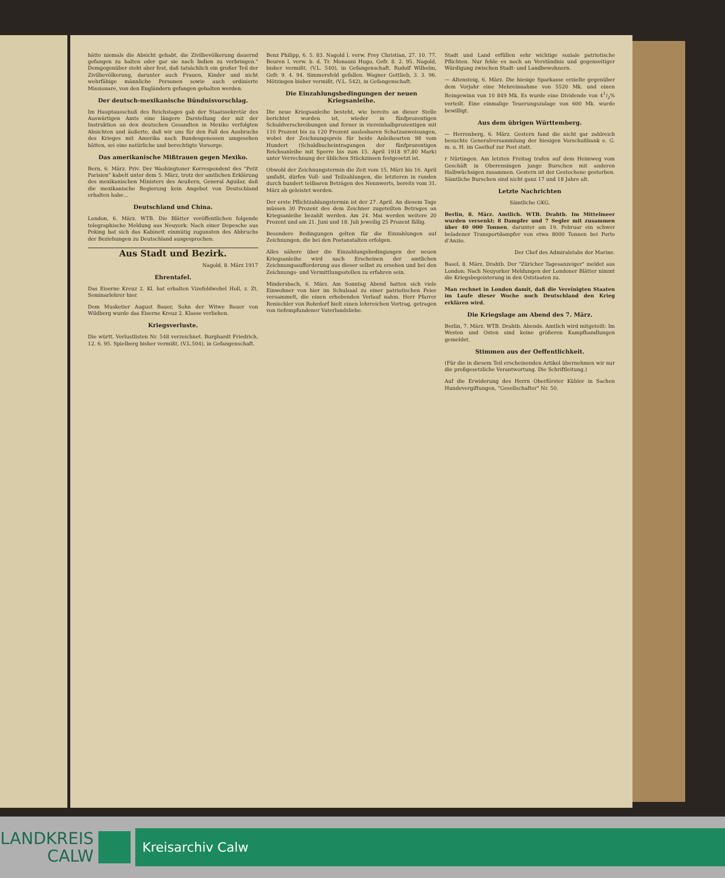hätte niemals die Absicht gehabt, die Zivilbevölkerung dauernd gefangen zu halten oder gar sie nach Indien zu verbringen." Demgegenüber steht aber fest, daß tatsächlich ein großer Teil der Zivilbevölkerung, darunter auch Frauen, Kinder und nicht wehrfähige männliche Personen sowie auch ordinierte Missionare, von den Engländern gefangen gehalten werden.
Der deutsch-mexikanische Bündnisvorschlag.
Im Hauptausschuß des Reichstages gab der Staatssekretär des Auswärtigen Amts eine längere Darstellung der mit der Instruktion an den deutschen Gesandten in Mexiko verfolgten Absichten und äußerte, daß wir uns für den Fall des Ausbruchs des Krieges mit Amerika nach Bundesgenossen umgesehen hätten, sei eine natürliche und berechtigte Vorsorge.
Das amerikanische Mißtrauen gegen Mexiko.
Bern, 6. März. Priv. Der Washingtoner Korrespondent des "Petit Parisien" kabelt unter dem 5. März, trotz der amtlichen Erklärung des mexikanischen Ministers des Aeußern, General Aguilar, daß die mexikanische Regierung kein Angebot von Deutschland erhalten habe...
Deutschland und China.
London, 6. März. WTB. Die Blätter veröffentlichen folgende telegraphische Meldung aus Neuyork: Nach einer Depesche aus Peking hat sich das Kabinett einmütig zugunsten des Abbruchs der Beziehungen zu Deutschland ausgesprochen.
Aus Stadt und Bezirk.
Nagold, 8. März 1917
Ehrentafel.
Das Eiserne Kreuz 2. Kl. hat erhalten Vizefeldwebel Holl, z. Zt. Seminarlehrer hier.
Dem Musketier August Bauer, Sohn der Witwe Bauer von Wildberg wurde das Eiserne Kreuz 2. Klasse verliehen.
Kriegsverluste.
Die württ. Verlustlisten Nr. 548 verzeichnet. Burghardt Friedrich, 12. 6. 95. Spielberg bisher vermißt, (V.L.504), in Gefangenschaft.
Benz Philipp, 6. 5. 83. Nagold l. verw. Frey Christian, 27. 10. 77. Beuren l. verw. b. d. Tr. Monauni Hugo, Gefr. 8. 2. 95. Nagold, bisher vermißt, (V.L. 540), in Gefangenschaft. Rudolf Wilhelm, Gefr. 9. 4. 94. Simmersfeld gefallen. Wagner Gottlieb, 3. 3. 96. Mötzingen bisher vermißt, (V.L. 542), in Gefangenschaft.
Die Einzahlungsbedingungen der neuen Kriegsanleihe.
Die neue Kriegsanleihe besteht, wie bereits an dieser Stelle berichtet worden ist, wieder in fünfprozentigen Schuldverschreibungen und ferner in viereinhalbprozentigen mit 110 Prozent bis zu 120 Prozent auslosbaren Schatzanweisungen, wobei der Zeichnungspreis für beide Anleihearten 98 vom Hundert (Schuldbucheintragungen der fünfprozentigen Reichsanleihe mit Sperre bis zum 15. April 1918 97,80 Mark) unter Verrechnung der üblichen Stückzinsen festgesetzt ist.
Obwohl der Zeichnungstermin die Zeit vom 15. März bis 16. April umfaßt, dürfen Voll- und Teilzahlungen, die letzteren in runden durch hundert teilbaren Beträgen des Nennwerts, bereits vom 31. März ab geleistet werden.
Der erste Pflichtzahlungstermin ist der 27. April. An diesem Tage müssen 30 Prozent des dem Zeichner zugeteilten Betrages an Kriegsanleihe bezahlt werden. Am 24. Mai werden weitere 20 Prozent und am 21. Juni und 18. Juli jeweilig 25 Prozent fällig.
Besondere Bedingungen gelten für die Einzahlungen auf Zeichnungen, die bei den Postanstalten erfolgen.
Alles nähere über die Einzahlungsbedingungen der neuen Kriegsanleihe wird nach Erscheinen der amtlichen Zeichnungsaufforderung aus dieser selbst zu ersehen und bei den Zeichnungs- und Vermittlungsstellen zu erfahren sein.
Mindersbach, 6. März. Am Sonntag Abend hatten sich viele Einwohner von hier im Schulsaal zu einer patriotischen Feier versammelt, die einen erhebenden Verlauf nahm. Herr Pfarrer Renischler von Rohrdorf hielt einen lehrreichen Vortrag, getragen von tiefempfundener Vaterlandsliebe.
Stadt und Land erfüllen sehr wichtige soziale patriotische Pflichten. Nur fehle es noch an Verständnis und gegenseitiger Würdigung zwischen Stadt- und Landbewohnern.
— Altensteig, 6. März. Die hiesige Sparkasse erzielte gegenüber dem Vorjahr eine Mehreinnahme von 5520 Mk. und einen Reingewinn von 10 849 Mk. Es wurde eine Dividende von 41/2% verteilt. Eine einmalige Teuerungszulage von 600 Mk. wurde bewilligt.
Aus dem übrigen Württemberg.
— Herrenberg, 6. März. Gestern fand die nicht gar zahlreich besuchte Generalversammlung der hiesigen Vorschußbank e. G. m. u. H. im Gasthof zur Post statt.
r Nürtingen. Am letzten Freitag trafen auf dem Heimweg vom Geschäft in Oberensingen junge Burschen mit anderen Halbwüchsigen zusammen. Gestern ist der Gestochene gestorben. Sämtliche Burschen sind nicht ganz 17 und 18 Jahre alt.
Letzte Nachrichten
Sämtliche GKG.
Berlin, 8. März. Amtlich. WTB. Drahtb. Im Mittelmeer wurden versenkt: 8 Dampfer und 7 Segler mit zusammen über 40 000 Tonnen, darunter am 19. Februar ein schwer beladener Transportdampfer von etwa 8000 Tonnen bei Porto d'Anzio.
Der Chef des Admiralstabs der Marine.
Basel, 8. März. Drahtb. Der "Züricher Tagesanzeiger" meldet aus London: Nach Neuyorker Meldungen der Londoner Blätter nimmt die Kriegsbegeisterung in den Oststaaten zu.
Man rechnet in London damit, daß die Vereinigten Staaten im Laufe dieser Woche noch Deutschland den Krieg erklären wird.
Die Kriegslage am Abend des 7. März.
Berlin, 7. März. WTB. Drahtb. Abends. Amtlich wird mitgeteilt: Im Westen und Osten sind keine größeren Kampfhandlungen gemeldet.
Stimmen aus der Oeffentlichkeit.
(Für die in diesem Teil erscheinenden Artikel übernehmen wir nur die preßgesetzliche Verantwortung. Die Schriftleitung.)
Auf die Erwiderung des Herrn Oberförster Kübler in Sachen Hundevergiftungen, "Gesellschafter" Nr. 50.
LANDKREIS
CALW
Kreisarchiv Calw